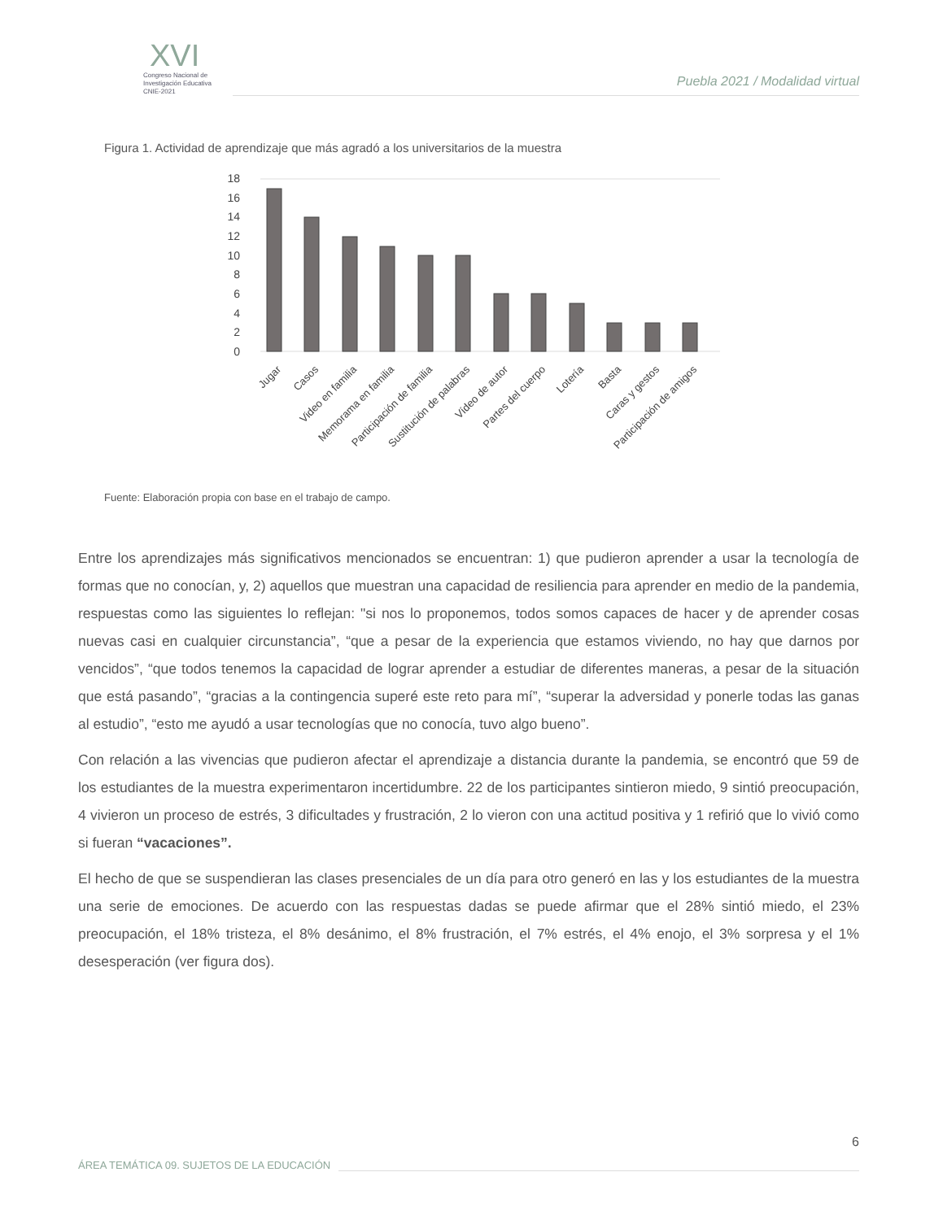XVI
Congreso Nacional de
Investigación Educativa
CNIE-2021
Puebla 2021 / Modalidad virtual
Figura 1. Actividad de aprendizaje que más agradó a los universitarios de la muestra
0
2
4
6
8
10
12
14
16
18
Jugar
Casos
Video en familia
Memorama en familia
Participación de familia
Sustitución de palabras
Vídeo de autor
Partes del cuerpo
Lotería
Basta
Caras y gestos
Participación de amigos
Fuente: Elaboración propia con base en el trabajo de campo.
Entre los aprendizajes más significativos mencionados se encuentran: 1) que pudieron aprender a usar la tecnología de formas que no conocían, y, 2) aquellos que muestran una capacidad de resiliencia para aprender en medio de la pandemia, respuestas como las siguientes lo reflejan: "si nos lo proponemos, todos somos capaces de hacer y de aprender cosas nuevas casi en cualquier circunstancia”, “que a pesar de la experiencia que estamos viviendo, no hay que darnos por vencidos”, “que todos tenemos la capacidad de lograr aprender a estudiar de diferentes maneras, a pesar de la situación que está pasando”, “gracias a la contingencia superé este reto para mí”, “superar la adversidad y ponerle todas las ganas al estudio”, “esto me ayudó a usar tecnologías que no conocía, tuvo algo bueno”.
Con relación a las vivencias que pudieron afectar el aprendizaje a distancia durante la pandemia, se encontró que 59 de los estudiantes de la muestra experimentaron incertidumbre. 22 de los participantes sintieron miedo, 9 sintió preocupación, 4 vivieron un proceso de estrés, 3 dificultades y frustración, 2 lo vieron con una actitud positiva y 1 refirió que lo vivió como si fueran “vacaciones”.
El hecho de que se suspendieran las clases presenciales de un día para otro generó en las y los estudiantes de la muestra una serie de emociones. De acuerdo con las respuestas dadas se puede afirmar que el 28% sintió miedo, el 23% preocupación, el 18% tristeza, el 8% desánimo, el 8% frustración, el 7% estrés, el 4% enojo, el 3% sorpresa y el 1% desesperación (ver figura dos).
6
ÁREA TEMÁTICA 09. SUJETOS DE LA EDUCACIÓN